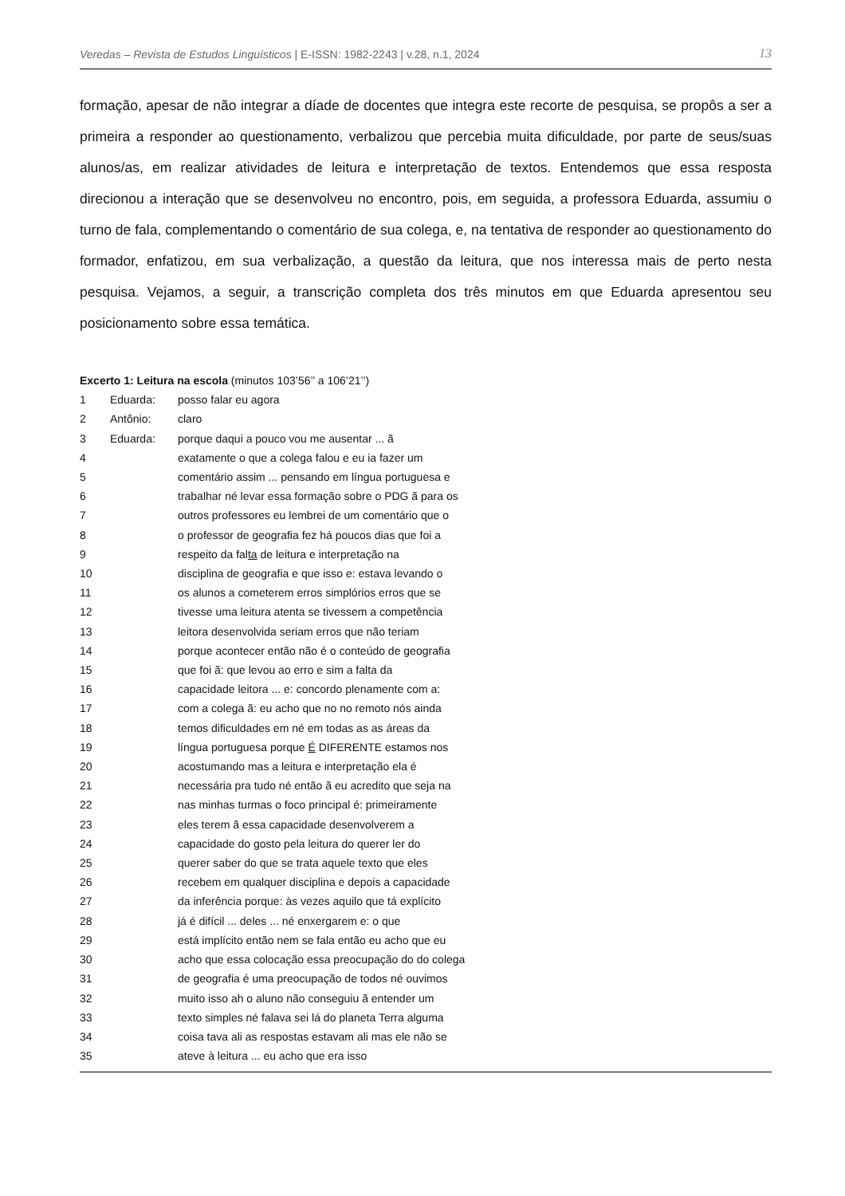Veredas – Revista de Estudos Linguísticos | E-ISSN: 1982-2243 | v.28, n.1, 2024 13
formação, apesar de não integrar a díade de docentes que integra este recorte de pesquisa, se propôs a ser a primeira a responder ao questionamento, verbalizou que percebia muita dificuldade, por parte de seus/suas alunos/as, em realizar atividades de leitura e interpretação de textos. Entendemos que essa resposta direcionou a interação que se desenvolveu no encontro, pois, em seguida, a professora Eduarda, assumiu o turno de fala, complementando o comentário de sua colega, e, na tentativa de responder ao questionamento do formador, enfatizou, em sua verbalização, a questão da leitura, que nos interessa mais de perto nesta pesquisa. Vejamos, a seguir, a transcrição completa dos três minutos em que Eduarda apresentou seu posicionamento sobre essa temática.
Excerto 1: Leitura na escola (minutos 103’56’’ a 106’21’’)
| 1 | Eduarda: | posso falar eu agora |
| 2 | Antônio: | claro |
| 3 | Eduarda: | porque daqui a pouco vou me ausentar ... ã |
| 4 | | exatamente o que a colega falou e eu ia fazer um |
| 5 | | comentário assim ... pensando em língua portuguesa e |
| 6 | | trabalhar né levar essa formação sobre o PDG ã para os |
| 7 | | outros professores eu lembrei de um comentário que o |
| 8 | | o professor de geografia fez há poucos dias que foi a |
| 9 | | respeito da fal ta de leitura e interpretação na |
| 10 | | disciplina de geografia e que isso e: estava levando o |
| 11 | | os alunos a cometerem erros simplórios erros que se |
| 12 | | tivesse uma leitura atenta se tivessem a competência |
| 13 | | leitora desenvolvida seriam erros que não teriam |
| 14 | | porque acontecer então não é o conteúdo de geografia |
| 15 | | que foi ã: que levou ao erro e sim a falta da |
| 16 | | capacidade leitora ... e: concordo plenamente com a: |
| 17 | | com a colega ã: eu acho que no no remoto nós ainda |
| 18 | | temos dificuldades em né em todas as as áreas da |
| 19 | | língua portuguesa porque É DIFERENTE estamos nos |
| 20 | | acostumando mas a leitura e interpretação ela é |
| 21 | | necessária pra tudo né então ã eu acredito que seja na |
| 22 | | nas minhas turmas o foco principal é: primeiramente |
| 23 | | eles terem ã essa capacidade desenvolverem a |
| 24 | | capacidade do gosto pela leitura do querer ler do |
| 25 | | querer saber do que se trata aquele texto que eles |
| 26 | | recebem em qualquer disciplina e depois a capacidade |
| 27 | | da inferência porque: às vezes aquilo que tá explícito |
| 28 | | já é difícil ... deles ... né enxergarem e: o que |
| 29 | | está implícito então nem se fala então eu acho que eu |
| 30 | | acho que essa colocação essa preocupação do do colega |
| 31 | | de geografia é uma preocupação de todos né ouvimos |
| 32 | | muito isso ah o aluno não conseguiu ã entender um |
| 33 | | texto simples né falava sei lá do planeta Terra alguma |
| 34 | | coisa tava ali as respostas estavam ali mas ele não se |
| 35 | | ateve à leitura ... eu acho que era isso |